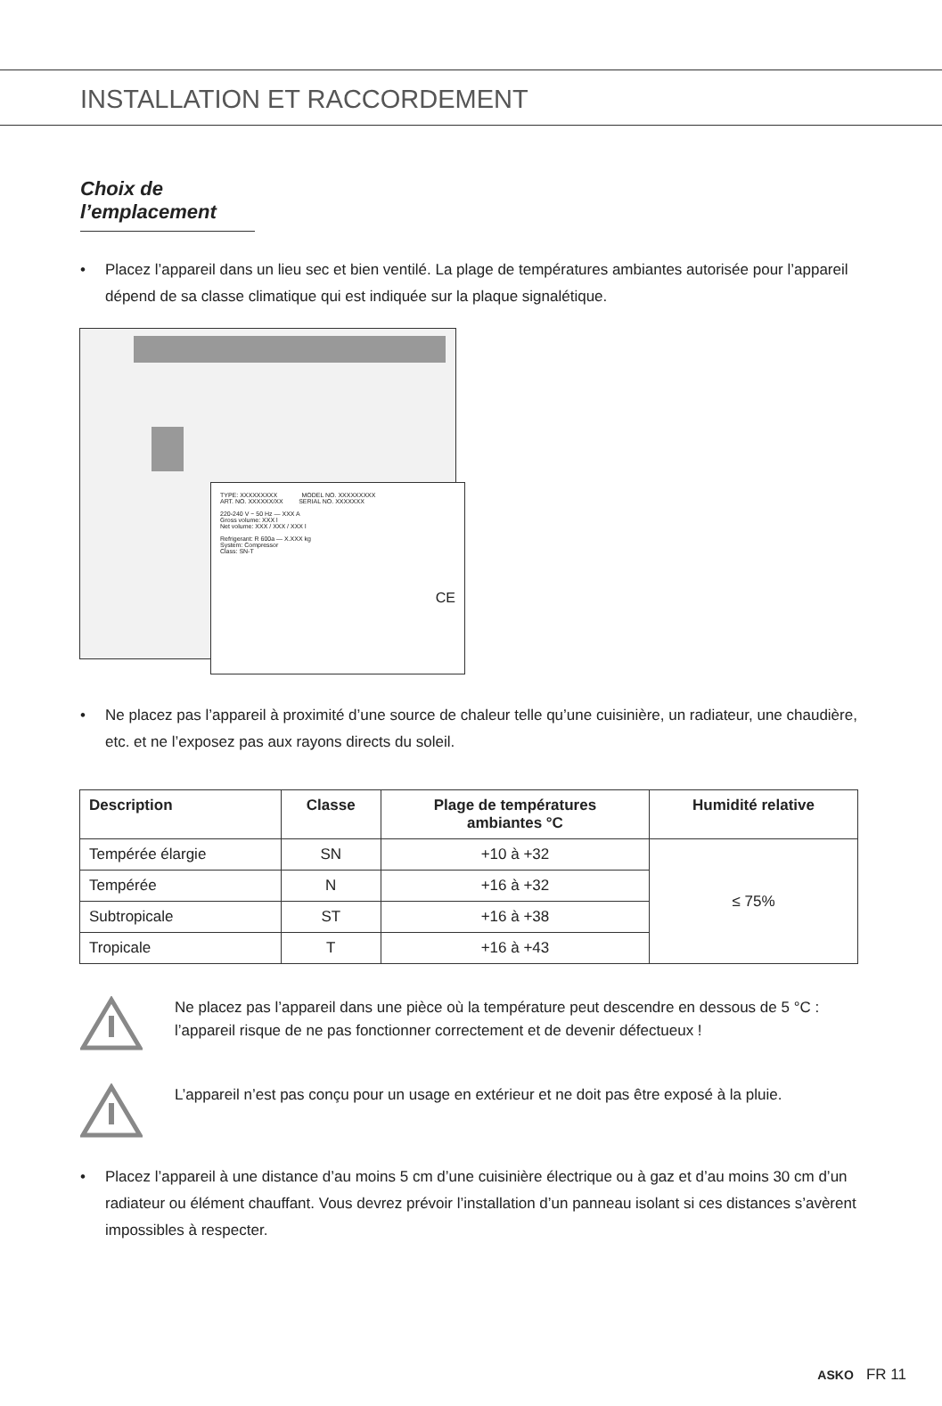INSTALLATION ET RACCORDEMENT
Choix de l’emplacement
• Placez l’appareil dans un lieu sec et bien ventilé. La plage de températures ambiantes autorisée pour l’appareil dépend de sa classe climatique qui est indiquée sur la plaque signalétique.
TYPE: XXXXXXXXX MODEL NO. XXXXXXXXX
ART. NO. XXXXXX/XX SERIAL NO. XXXXXXX
220-240 V ~ 50 Hz — XXX A
Gross volume: XXX l
Net volume: XXX / XXX / XXX l
Refrigerant: R 600a — X.XXX kg
System: Compressor
Class: SN-T
CE
• Ne placez pas l’appareil à proximité d’une source de chaleur telle qu’une cuisinière, un radiateur, une chaudière, etc. et ne l’exposez pas aux rayons directs du soleil.
| Description | Classe | Plage de températures ambiantes °C | Humidité relative |
| --- | --- | --- | --- |
| Tempérée élargie | SN | +10 à +32 | ≤ 75% |
| Tempérée | N | +16 à +32 | |
| Subtropicale | ST | +16 à +38 | |
| Tropicale | T | +16 à +43 | |
Ne placez pas l’appareil dans une pièce où la température peut descendre en dessous de 5 °C : l’appareil risque de ne pas fonctionner correctement et de devenir défectueux !
L’appareil n’est pas conçu pour un usage en extérieur et ne doit pas être exposé à la pluie.
• Placez l’appareil à une distance d’au moins 5 cm d’une cuisinière électrique ou à gaz et d’au moins 30 cm d’un radiateur ou élément chauffant. Vous devrez prévoir l’installation d’un panneau isolant si ces distances s’avèrent impossibles à respecter.
ASKO FR 11